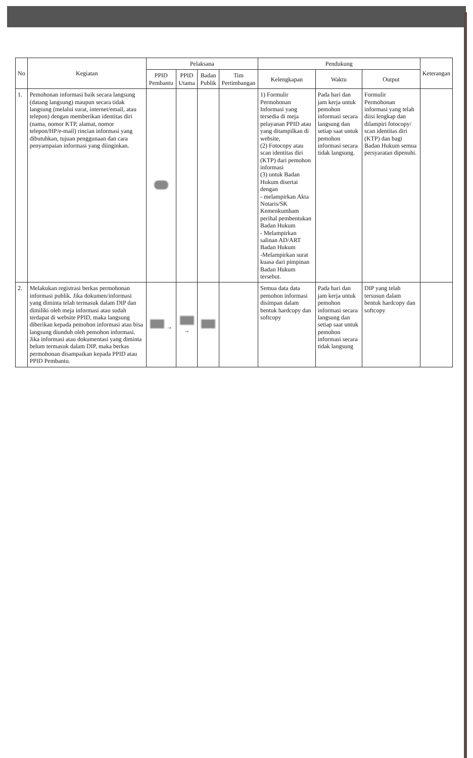| No | Kegiatan | Pelaksana | | | | Pendukung | | | Keterangan |
| --- | --- | --- | --- | --- | --- | --- | --- | --- | --- |
| | | PPID Pembantu | PPID Utama | Badan Publik | Tim Pertimbangan | Kelengkapan | Waktu | Output | |
| 1. | Pemohonan informasi baik secara langsung (datang langsung) maupun secara tidak langsung (melalui surat, internet/email, atau telepon) dengan memberikan identitas diri (nama, nomor KTP, alamat, nomor telepon/HP/e-mail) rincian informasi yang dibutuhkan, tujuan penggunaan dan cara penyampaian informasi yang diinginkan. | | | | | 1) Formulir Permohonan Informasi yang tersedia di meja pelayanan PPID atau yang ditampilkan di website, (2) Fotocopy atau scan identitas diri (KTP) dari pemohon informasi (3) untuk Badan Hukum disertai dengan - melampirkan Akta Notaris/SK Kemenkumham perihal pembentukan Badan Hukum - Melampirkan salinan AD/ART Badan Hukum -Melampirkan surat kuasa dari pimpinan Badan Hukum tersebut. | Pada hari dan jam kerja untuk pemohon informasi secara langsung dan setiap saat untuk pemohon informasi secara tidak langsung. | Formulir Permohonan informasi yang telah diisi lengkap dan dilampiri fotocopy/ scan identitas diri (KTP) dan bagi Badan Hukum semua persyaratan dipenuhi. | |
| 2. | Melakukan registrasi berkas permohonan informasi publik. Jika dokumen/informasi yang diminta telah termasuk dalam DIP dan dimiliki oleh meja informasi atau sudah terdapat di website PPID, maka langsung diberikan kepada pemohon informasi atau bisa langsung diunduh oleh pemohon informasi. Jika informasi atau dokumentasi yang diminta belum termasuk dalam DIP, maka berkas permohonan disampaikan kepada PPID atau PPID Pembantu. | → | → | | | Semua data data pemohon informasi disimpan dalam bentuk hardcopy dan softcopy | Pada hari dan jam kerja untuk pemohon informasi secara langsung dan setiap saat untuk pemohon informasi secara tidak langsung | DIP yang telah tersusun dalam bentuk hardcopy dan softcopy | |